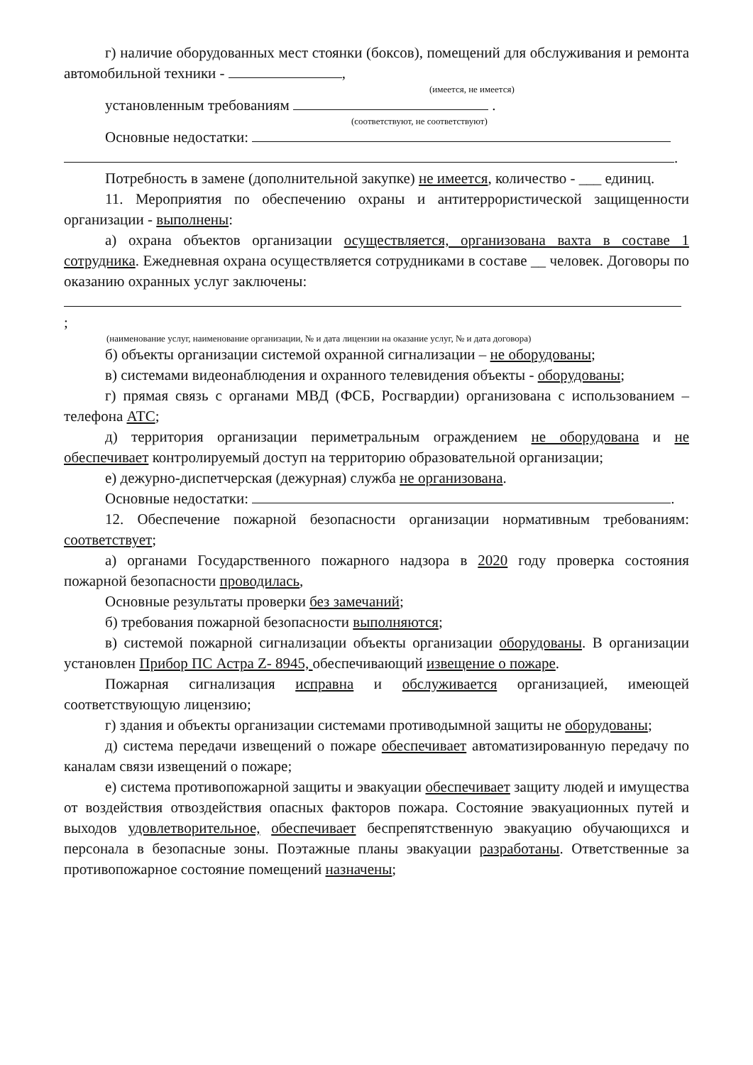г) наличие оборудованных мест стоянки (боксов), помещений для обслуживания и ремонта автомобильной техники - ,
(имеется, не имеется)
установленным требованиям .
(соответствуют, не соответствуют)
Основные недостатки:
.
Потребность в замене (дополнительной закупке) не имеется, количество - ___ единиц.
11. Мероприятия по обеспечению охраны и антитеррористической защищенности организации - выполнены:
а) охрана объектов организации осуществляется, организована вахта в составе 1 сотрудника. Ежедневная охрана осуществляется сотрудниками в составе __ человек. Договоры по оказанию охранных услуг заключены:
;
(наименование услуг, наименование организации, № и дата лицензии на оказание услуг, № и дата договора)
б) объекты организации системой охранной сигнализации – не оборудованы;
в) системами видеонаблюдения и охранного телевидения объекты - оборудованы;
г) прямая связь с органами МВД (ФСБ, Росгвардии) организована с использованием – телефона АТС;
д) территория организации периметральным ограждением не оборудована и не обеспечивает контролируемый доступ на территорию образовательной организации;
е) дежурно-диспетчерская (дежурная) служба не организована.
Основные недостатки: .
12. Обеспечение пожарной безопасности организации нормативным требованиям: соответствует;
а) органами Государственного пожарного надзора в 2020 году проверка состояния пожарной безопасности проводилась,
Основные результаты проверки без замечаний;
б) требования пожарной безопасности выполняются;
в) системой пожарной сигнализации объекты организации оборудованы. В организации установлен Прибор ПС Астра Z- 8945, обеспечивающий извещение о пожаре.
Пожарная сигнализация исправна и обслуживается организацией, имеющей соответствующую лицензию;
г) здания и объекты организации системами противодымной защиты не оборудованы;
д) система передачи извещений о пожаре обеспечивает автоматизированную передачу по каналам связи извещений о пожаре;
е) система противопожарной защиты и эвакуации обеспечивает защиту людей и имущества от воздействия отвоздействия опасных факторов пожара. Состояние эвакуационных путей и выходов удовлетворительное, обеспечивает беспрепятственную эвакуацию обучающихся и персонала в безопасные зоны. Поэтажные планы эвакуации разработаны. Ответственные за противопожарное состояние помещений назначены;